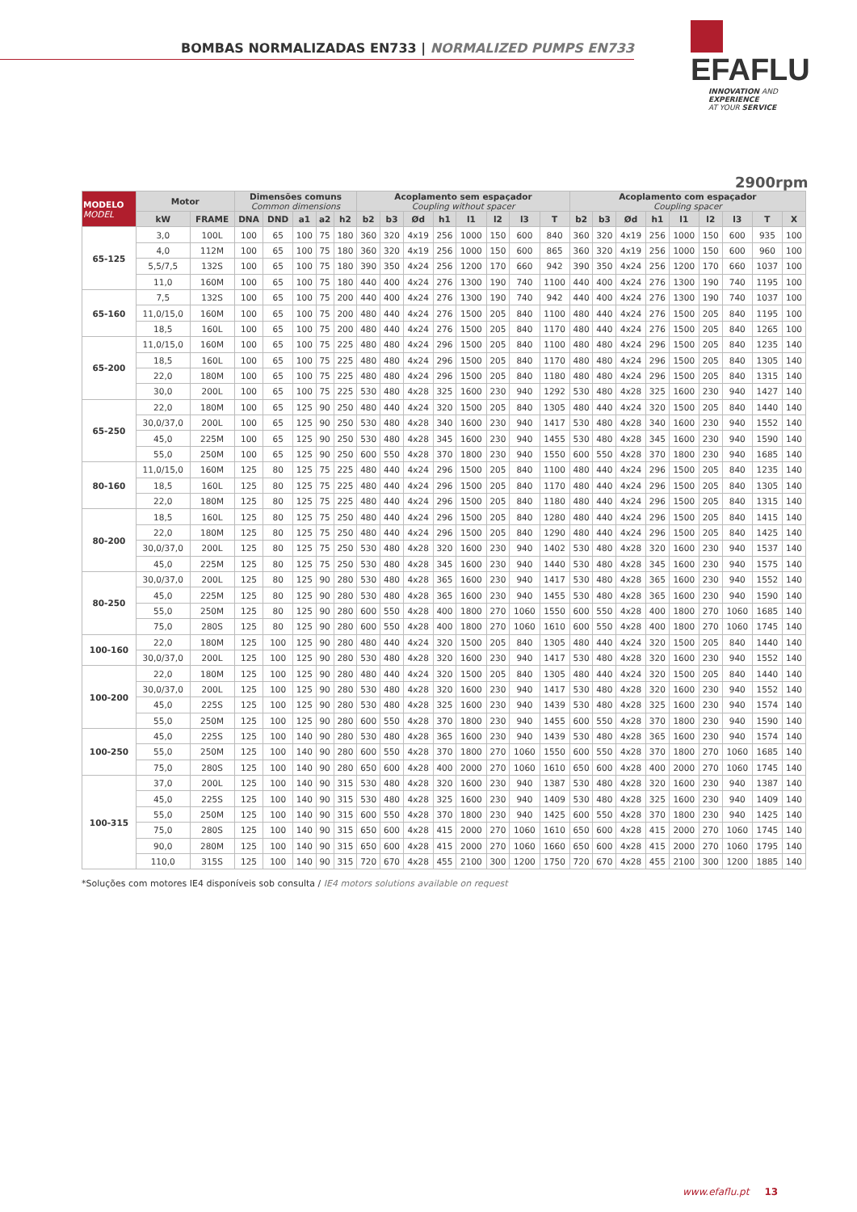BOMBAS NORMALIZADAS EN733 | NORMALIZED PUMPS EN733
EFAFLU
INNOVATION AND EXPERIENCE
AT YOUR SERVICE
2900rpm
| MODELO MODEL | Motor | | Dimensões comuns Common dimensions | | | | | Acoplamento sem espaçador Coupling without spacer | | | | | | | | Acoplamento com espaçador Coupling spacer | | | | | | | | |
| --- | --- | --- | --- | --- | --- | --- | --- | --- | --- | --- | --- | --- | --- | --- | --- | --- | --- | --- | --- | --- | --- | --- | --- | --- |
| | kW | FRAME | DNA | DND | a1 | a2 | h2 | b2 | b3 | Ød | h1 | l1 | l2 | l3 | T | b2 | b3 | Ød | h1 | l1 | l2 | l3 | T | X |
| 65-125 | 3,0 | 100L | 100 | 65 | 100 | 75 | 180 | 360 | 320 | 4x19 | 256 | 1000 | 150 | 600 | 840 | 360 | 320 | 4x19 | 256 | 1000 | 150 | 600 | 935 | 100 |
| | 4,0 | 112M | 100 | 65 | 100 | 75 | 180 | 360 | 320 | 4x19 | 256 | 1000 | 150 | 600 | 865 | 360 | 320 | 4x19 | 256 | 1000 | 150 | 600 | 960 | 100 |
| | 5,5/7,5 | 132S | 100 | 65 | 100 | 75 | 180 | 390 | 350 | 4x24 | 256 | 1200 | 170 | 660 | 942 | 390 | 350 | 4x24 | 256 | 1200 | 170 | 660 | 1037 | 100 |
| | 11,0 | 160M | 100 | 65 | 100 | 75 | 180 | 440 | 400 | 4x24 | 276 | 1300 | 190 | 740 | 1100 | 440 | 400 | 4x24 | 276 | 1300 | 190 | 740 | 1195 | 100 |
| 65-160 | 7,5 | 132S | 100 | 65 | 100 | 75 | 200 | 440 | 400 | 4x24 | 276 | 1300 | 190 | 740 | 942 | 440 | 400 | 4x24 | 276 | 1300 | 190 | 740 | 1037 | 100 |
| | 11,0/15,0 | 160M | 100 | 65 | 100 | 75 | 200 | 480 | 440 | 4x24 | 276 | 1500 | 205 | 840 | 1100 | 480 | 440 | 4x24 | 276 | 1500 | 205 | 840 | 1195 | 100 |
| | 18,5 | 160L | 100 | 65 | 100 | 75 | 200 | 480 | 440 | 4x24 | 276 | 1500 | 205 | 840 | 1170 | 480 | 440 | 4x24 | 276 | 1500 | 205 | 840 | 1265 | 100 |
| 65-200 | 11,0/15,0 | 160M | 100 | 65 | 100 | 75 | 225 | 480 | 480 | 4x24 | 296 | 1500 | 205 | 840 | 1100 | 480 | 480 | 4x24 | 296 | 1500 | 205 | 840 | 1235 | 140 |
| | 18,5 | 160L | 100 | 65 | 100 | 75 | 225 | 480 | 480 | 4x24 | 296 | 1500 | 205 | 840 | 1170 | 480 | 480 | 4x24 | 296 | 1500 | 205 | 840 | 1305 | 140 |
| | 22,0 | 180M | 100 | 65 | 100 | 75 | 225 | 480 | 480 | 4x24 | 296 | 1500 | 205 | 840 | 1180 | 480 | 480 | 4x24 | 296 | 1500 | 205 | 840 | 1315 | 140 |
| | 30,0 | 200L | 100 | 65 | 100 | 75 | 225 | 530 | 480 | 4x28 | 325 | 1600 | 230 | 940 | 1292 | 530 | 480 | 4x28 | 325 | 1600 | 230 | 940 | 1427 | 140 |
| 65-250 | 22,0 | 180M | 100 | 65 | 125 | 90 | 250 | 480 | 440 | 4x24 | 320 | 1500 | 205 | 840 | 1305 | 480 | 440 | 4x24 | 320 | 1500 | 205 | 840 | 1440 | 140 |
| | 30,0/37,0 | 200L | 100 | 65 | 125 | 90 | 250 | 530 | 480 | 4x28 | 340 | 1600 | 230 | 940 | 1417 | 530 | 480 | 4x28 | 340 | 1600 | 230 | 940 | 1552 | 140 |
| | 45,0 | 225M | 100 | 65 | 125 | 90 | 250 | 530 | 480 | 4x28 | 345 | 1600 | 230 | 940 | 1455 | 530 | 480 | 4x28 | 345 | 1600 | 230 | 940 | 1590 | 140 |
| | 55,0 | 250M | 100 | 65 | 125 | 90 | 250 | 600 | 550 | 4x28 | 370 | 1800 | 230 | 940 | 1550 | 600 | 550 | 4x28 | 370 | 1800 | 230 | 940 | 1685 | 140 |
| 80-160 | 11,0/15,0 | 160M | 125 | 80 | 125 | 75 | 225 | 480 | 440 | 4x24 | 296 | 1500 | 205 | 840 | 1100 | 480 | 440 | 4x24 | 296 | 1500 | 205 | 840 | 1235 | 140 |
| | 18,5 | 160L | 125 | 80 | 125 | 75 | 225 | 480 | 440 | 4x24 | 296 | 1500 | 205 | 840 | 1170 | 480 | 440 | 4x24 | 296 | 1500 | 205 | 840 | 1305 | 140 |
| | 22,0 | 180M | 125 | 80 | 125 | 75 | 225 | 480 | 440 | 4x24 | 296 | 1500 | 205 | 840 | 1180 | 480 | 440 | 4x24 | 296 | 1500 | 205 | 840 | 1315 | 140 |
| 80-200 | 18,5 | 160L | 125 | 80 | 125 | 75 | 250 | 480 | 440 | 4x24 | 296 | 1500 | 205 | 840 | 1280 | 480 | 440 | 4x24 | 296 | 1500 | 205 | 840 | 1415 | 140 |
| | 22,0 | 180M | 125 | 80 | 125 | 75 | 250 | 480 | 440 | 4x24 | 296 | 1500 | 205 | 840 | 1290 | 480 | 440 | 4x24 | 296 | 1500 | 205 | 840 | 1425 | 140 |
| | 30,0/37,0 | 200L | 125 | 80 | 125 | 75 | 250 | 530 | 480 | 4x28 | 320 | 1600 | 230 | 940 | 1402 | 530 | 480 | 4x28 | 320 | 1600 | 230 | 940 | 1537 | 140 |
| | 45,0 | 225M | 125 | 80 | 125 | 75 | 250 | 530 | 480 | 4x28 | 345 | 1600 | 230 | 940 | 1440 | 530 | 480 | 4x28 | 345 | 1600 | 230 | 940 | 1575 | 140 |
| 80-250 | 30,0/37,0 | 200L | 125 | 80 | 125 | 90 | 280 | 530 | 480 | 4x28 | 365 | 1600 | 230 | 940 | 1417 | 530 | 480 | 4x28 | 365 | 1600 | 230 | 940 | 1552 | 140 |
| | 45,0 | 225M | 125 | 80 | 125 | 90 | 280 | 530 | 480 | 4x28 | 365 | 1600 | 230 | 940 | 1455 | 530 | 480 | 4x28 | 365 | 1600 | 230 | 940 | 1590 | 140 |
| | 55,0 | 250M | 125 | 80 | 125 | 90 | 280 | 600 | 550 | 4x28 | 400 | 1800 | 270 | 1060 | 1550 | 600 | 550 | 4x28 | 400 | 1800 | 270 | 1060 | 1685 | 140 |
| | 75,0 | 280S | 125 | 80 | 125 | 90 | 280 | 600 | 550 | 4x28 | 400 | 1800 | 270 | 1060 | 1610 | 600 | 550 | 4x28 | 400 | 1800 | 270 | 1060 | 1745 | 140 |
| 100-160 | 22,0 | 180M | 125 | 100 | 125 | 90 | 280 | 480 | 440 | 4x24 | 320 | 1500 | 205 | 840 | 1305 | 480 | 440 | 4x24 | 320 | 1500 | 205 | 840 | 1440 | 140 |
| | 30,0/37,0 | 200L | 125 | 100 | 125 | 90 | 280 | 530 | 480 | 4x28 | 320 | 1600 | 230 | 940 | 1417 | 530 | 480 | 4x28 | 320 | 1600 | 230 | 940 | 1552 | 140 |
| 100-200 | 22,0 | 180M | 125 | 100 | 125 | 90 | 280 | 480 | 440 | 4x24 | 320 | 1500 | 205 | 840 | 1305 | 480 | 440 | 4x24 | 320 | 1500 | 205 | 840 | 1440 | 140 |
| | 30,0/37,0 | 200L | 125 | 100 | 125 | 90 | 280 | 530 | 480 | 4x28 | 320 | 1600 | 230 | 940 | 1417 | 530 | 480 | 4x28 | 320 | 1600 | 230 | 940 | 1552 | 140 |
| | 45,0 | 225S | 125 | 100 | 125 | 90 | 280 | 530 | 480 | 4x28 | 325 | 1600 | 230 | 940 | 1439 | 530 | 480 | 4x28 | 325 | 1600 | 230 | 940 | 1574 | 140 |
| | 55,0 | 250M | 125 | 100 | 125 | 90 | 280 | 600 | 550 | 4x28 | 370 | 1800 | 230 | 940 | 1455 | 600 | 550 | 4x28 | 370 | 1800 | 230 | 940 | 1590 | 140 |
| 100-250 | 45,0 | 225S | 125 | 100 | 140 | 90 | 280 | 530 | 480 | 4x28 | 365 | 1600 | 230 | 940 | 1439 | 530 | 480 | 4x28 | 365 | 1600 | 230 | 940 | 1574 | 140 |
| | 55,0 | 250M | 125 | 100 | 140 | 90 | 280 | 600 | 550 | 4x28 | 370 | 1800 | 270 | 1060 | 1550 | 600 | 550 | 4x28 | 370 | 1800 | 270 | 1060 | 1685 | 140 |
| | 75,0 | 280S | 125 | 100 | 140 | 90 | 280 | 650 | 600 | 4x28 | 400 | 2000 | 270 | 1060 | 1610 | 650 | 600 | 4x28 | 400 | 2000 | 270 | 1060 | 1745 | 140 |
| 100-315 | 37,0 | 200L | 125 | 100 | 140 | 90 | 315 | 530 | 480 | 4x28 | 320 | 1600 | 230 | 940 | 1387 | 530 | 480 | 4x28 | 320 | 1600 | 230 | 940 | 1387 | 140 |
| | 45,0 | 225S | 125 | 100 | 140 | 90 | 315 | 530 | 480 | 4x28 | 325 | 1600 | 230 | 940 | 1409 | 530 | 480 | 4x28 | 325 | 1600 | 230 | 940 | 1409 | 140 |
| | 55,0 | 250M | 125 | 100 | 140 | 90 | 315 | 600 | 550 | 4x28 | 370 | 1800 | 230 | 940 | 1425 | 600 | 550 | 4x28 | 370 | 1800 | 230 | 940 | 1425 | 140 |
| | 75,0 | 280S | 125 | 100 | 140 | 90 | 315 | 650 | 600 | 4x28 | 415 | 2000 | 270 | 1060 | 1610 | 650 | 600 | 4x28 | 415 | 2000 | 270 | 1060 | 1745 | 140 |
| | 90,0 | 280M | 125 | 100 | 140 | 90 | 315 | 650 | 600 | 4x28 | 415 | 2000 | 270 | 1060 | 1660 | 650 | 600 | 4x28 | 415 | 2000 | 270 | 1060 | 1795 | 140 |
| | 110,0 | 315S | 125 | 100 | 140 | 90 | 315 | 720 | 670 | 4x28 | 455 | 2100 | 300 | 1200 | 1750 | 720 | 670 | 4x28 | 455 | 2100 | 300 | 1200 | 1885 | 140 |
*Soluções com motores IE4 disponíveis sob consulta / IE4 motors solutions available on request
www.efaflu.pt 13